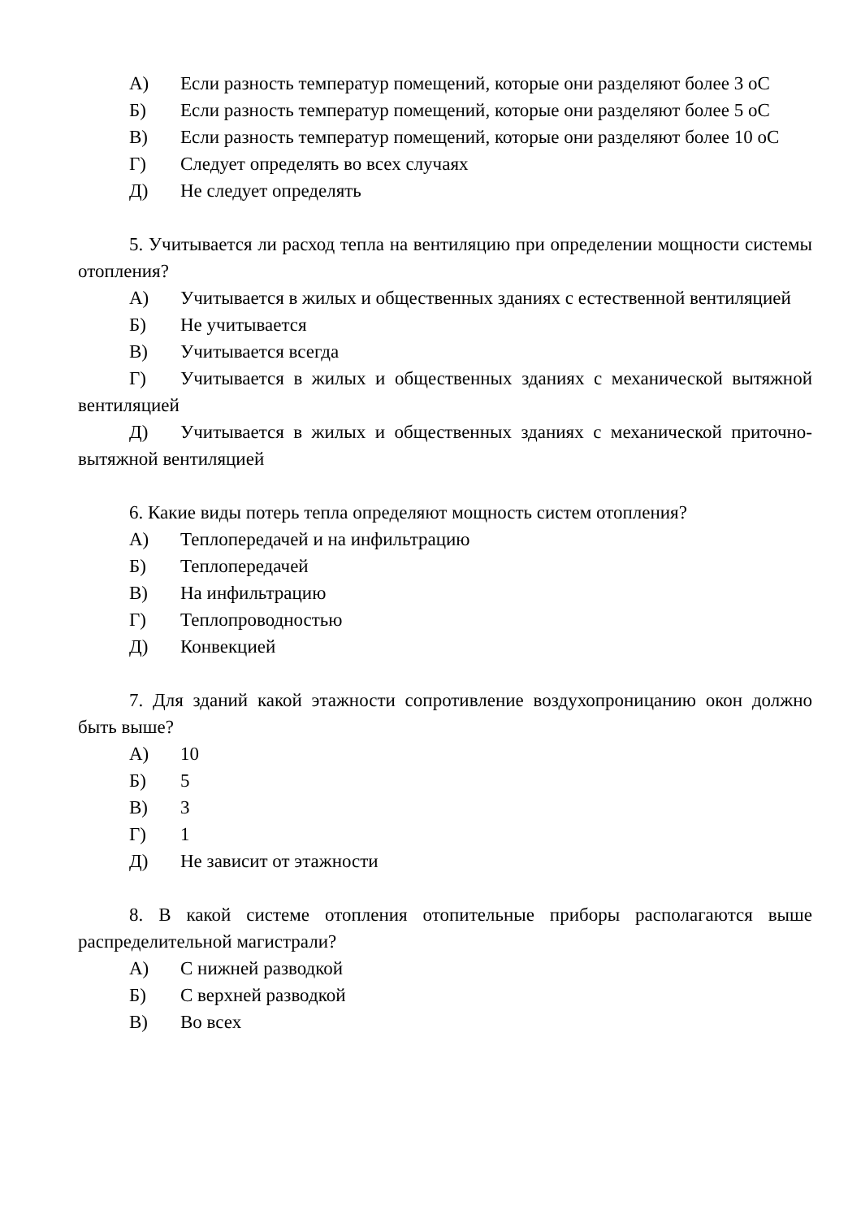А) Если разность температур помещений, которые они разделяют более 3 оС
Б) Если разность температур помещений, которые они разделяют более 5 оС
В) Если разность температур помещений, которые они разделяют более 10 оС
Г) Следует определять во всех случаях
Д) Не следует определять
5. Учитывается ли расход тепла на вентиляцию при определении мощности системы отопления?
А) Учитывается в жилых и общественных зданиях с естественной вентиляцией
Б) Не учитывается
В) Учитывается всегда
Г) Учитывается в жилых и общественных зданиях с механической вытяжной вентиляцией
Д) Учитывается в жилых и общественных зданиях с механической приточно-вытяжной вентиляцией
6. Какие виды потерь тепла определяют мощность систем отопления?
А) Теплопередачей и на инфильтрацию
Б) Теплопередачей
В) На инфильтрацию
Г) Теплопроводностью
Д) Конвекцией
7. Для зданий какой этажности сопротивление воздухопроницанию окон должно быть выше?
А) 10
Б) 5
В) 3
Г) 1
Д) Не зависит от этажности
8. В какой системе отопления отопительные приборы располагаются выше распределительной магистрали?
А) С нижней разводкой
Б) С верхней разводкой
В) Во всех